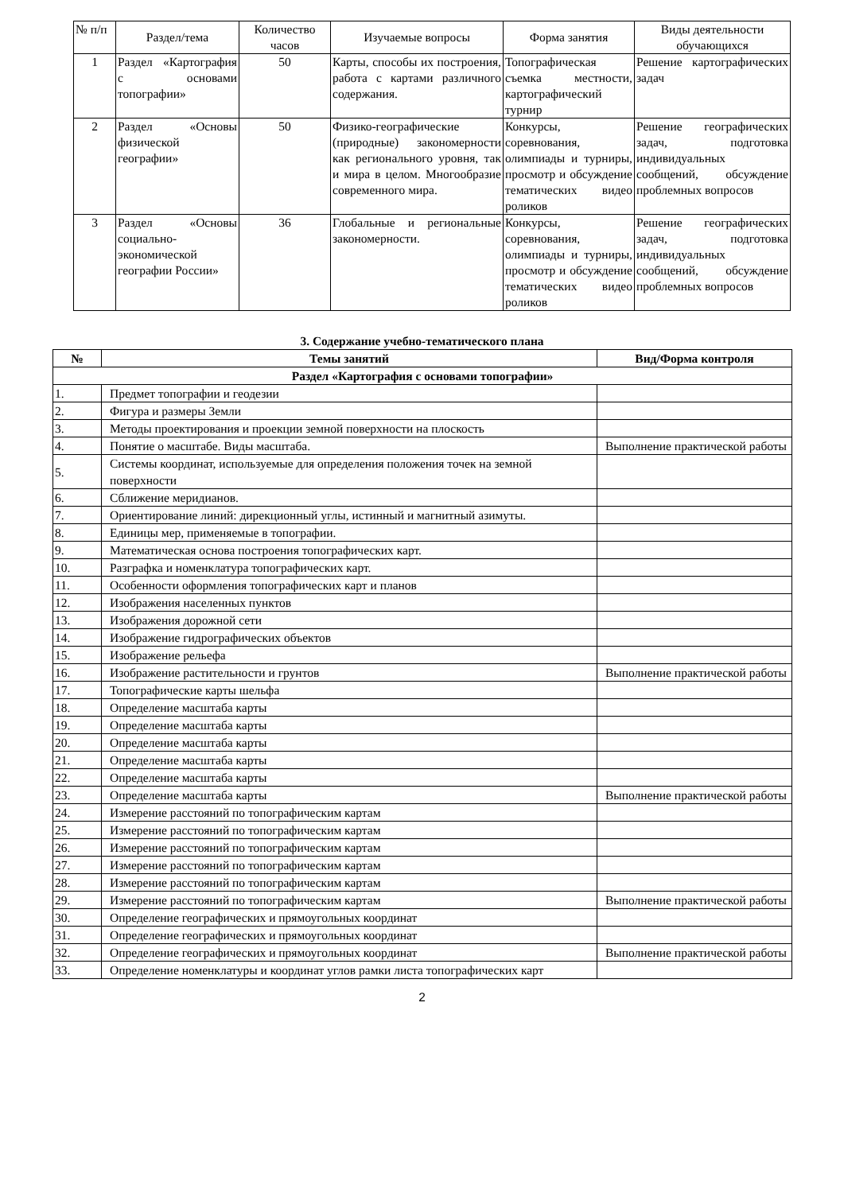| № п/п | Раздел/тема | Количество часов | Изучаемые вопросы | Форма занятия | Виды деятельности обучающихся |
| --- | --- | --- | --- | --- | --- |
| 1 | Раздел «Картография с основами топографии» | 50 | Карты, способы их построения, работа с картами различного содержания. | Топографическая съемка местности, картографический турнир | Решение картографических задач |
| 2 | Раздел «Основы физической географии» | 50 | Физико-географические (природные) закономерности как регионального уровня, так и мира в целом. Многообразие современного мира. | Конкурсы, соревнования, олимпиады и турниры, просмотр и обсуждение тематических видео роликов | Решение географических задач, подготовка индивидуальных сообщений, обсуждение проблемных вопросов |
| 3 | Раздел «Основы социально-экономической географии России» | 36 | Глобальные и региональные закономерности. | Конкурсы, соревнования, олимпиады и турниры, просмотр и обсуждение тематических видео роликов | Решение географических задач, подготовка индивидуальных сообщений, обсуждение проблемных вопросов |
3. Содержание учебно-тематического плана
| № | Темы занятий | Вид/Форма контроля |
| --- | --- | --- |
| Раздел «Картография с основами топографии» | | |
| 1. | Предмет топографии и геодезии | |
| 2. | Фигура и размеры Земли | |
| 3. | Методы проектирования и проекции земной поверхности на плоскость | |
| 4. | Понятие о масштабе. Виды масштаба. | Выполнение практической работы |
| 5. | Системы координат, используемые для определения положения точек на земной поверхности | |
| 6. | Сближение меридианов. | |
| 7. | Ориентирование линий: дирекционный углы, истинный и магнитный азимуты. | |
| 8. | Единицы мер, применяемые в топографии. | |
| 9. | Математическая основа построения топографических карт. | |
| 10. | Разграфка и номенклатура топографических карт. | |
| 11. | Особенности оформления топографических карт и планов | |
| 12. | Изображения населенных пунктов | |
| 13. | Изображения дорожной сети | |
| 14. | Изображение гидрографических объектов | |
| 15. | Изображение рельефа | |
| 16. | Изображение растительности и грунтов | Выполнение практической работы |
| 17. | Топографические карты шельфа | |
| 18. | Определение масштаба карты | |
| 19. | Определение масштаба карты | |
| 20. | Определение масштаба карты | |
| 21. | Определение масштаба карты | |
| 22. | Определение масштаба карты | |
| 23. | Определение масштаба карты | Выполнение практической работы |
| 24. | Измерение расстояний по топографическим картам | |
| 25. | Измерение расстояний по топографическим картам | |
| 26. | Измерение расстояний по топографическим картам | |
| 27. | Измерение расстояний по топографическим картам | |
| 28. | Измерение расстояний по топографическим картам | |
| 29. | Измерение расстояний по топографическим картам | Выполнение практической работы |
| 30. | Определение географических и прямоугольных координат | |
| 31. | Определение географических и прямоугольных координат | |
| 32. | Определение географических и прямоугольных координат | Выполнение практической работы |
| 33. | Определение номенклатуры и координат углов рамки листа топографических карт | |
2